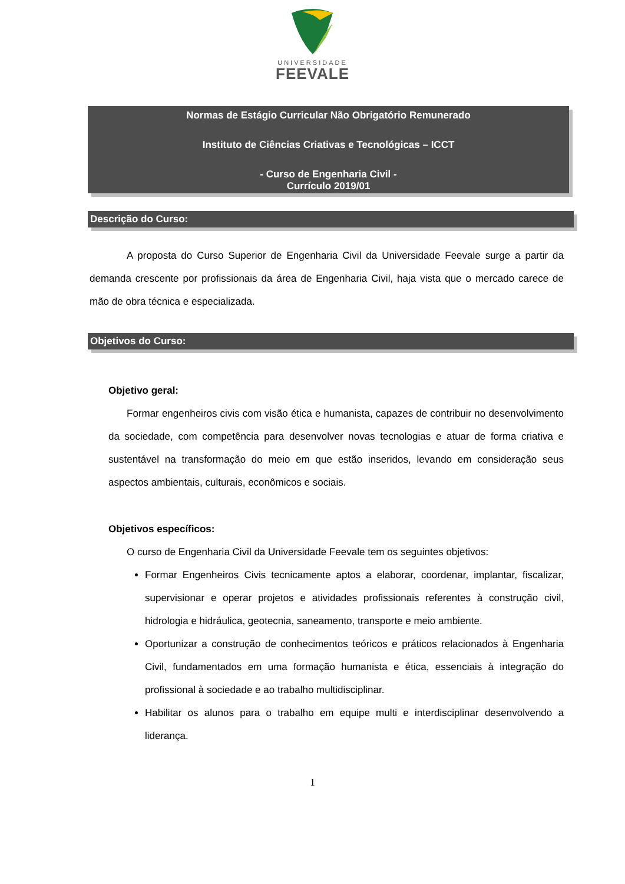UNIVERSIDADE
FEEVALE
Normas de Estágio Curricular Não Obrigatório Remunerado
Instituto de Ciências Criativas e Tecnológicas – ICCT
- Curso de Engenharia Civil -
Currículo 2019/01
Descrição do Curso:
A proposta do Curso Superior de Engenharia Civil da Universidade Feevale surge a partir da demanda crescente por profissionais da área de Engenharia Civil, haja vista que o mercado carece de mão de obra técnica e especializada.
Objetivos do Curso:
Objetivo geral:
Formar engenheiros civis com visão ética e humanista, capazes de contribuir no desenvolvimento da sociedade, com competência para desenvolver novas tecnologias e atuar de forma criativa e sustentável na transformação do meio em que estão inseridos, levando em consideração seus aspectos ambientais, culturais, econômicos e sociais.
Objetivos específicos:
O curso de Engenharia Civil da Universidade Feevale tem os seguintes objetivos:
Formar Engenheiros Civis tecnicamente aptos a elaborar, coordenar, implantar, fiscalizar, supervisionar e operar projetos e atividades profissionais referentes à construção civil, hidrologia e hidráulica, geotecnia, saneamento, transporte e meio ambiente.
Oportunizar a construção de conhecimentos teóricos e práticos relacionados à Engenharia Civil, fundamentados em uma formação humanista e ética, essenciais à integração do profissional à sociedade e ao trabalho multidisciplinar.
Habilitar os alunos para o trabalho em equipe multi e interdisciplinar desenvolvendo a liderança.
1